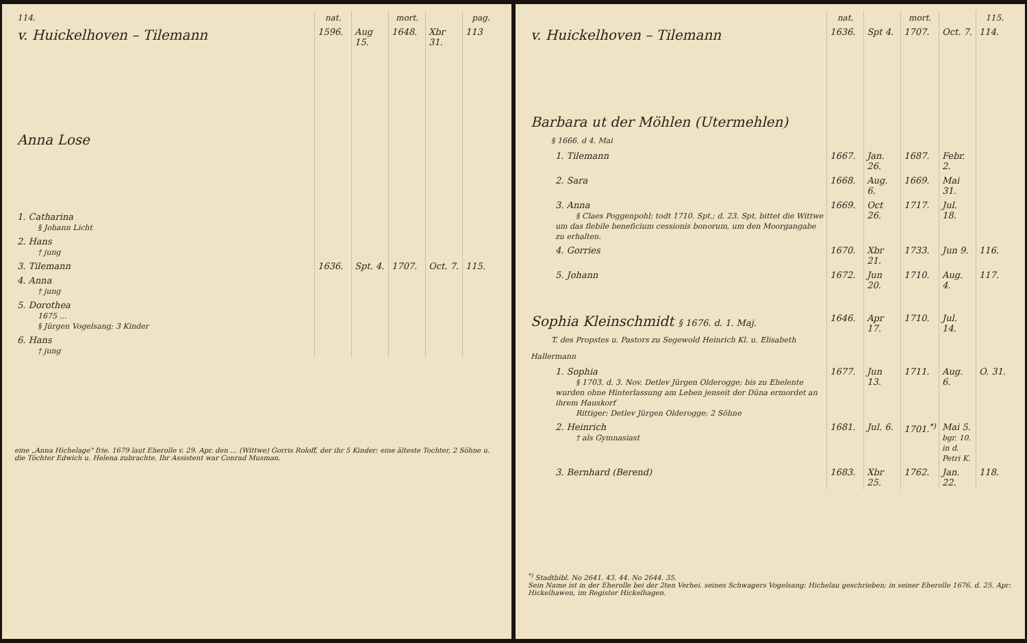| 114. | nat. | | mort. | | pag. |
| --- | --- | --- | --- | --- | --- |
| v. Huickelhoven – Tilemann | 1596. | Aug 15. | 1648. | Xbr 31. | 113 |
| Anna Lose | | | | | |
| 1. Catharina § Johann Licht | | | | | |
| 2. Hans † jung | | | | | |
| 3. Tilemann | 1636. | Spt. 4. | 1707. | Oct. 7. | 115. |
| 4. Anna † jung | | | | | |
| 5. Dorothea 1675 … § Jürgen Vogelsang; 3 Kinder | | | | | |
| 6. Hans † jung | | | | | |
eine „Anna Hichelage" frie. 1679 laut Eherolle v. 29. Apr. den … (Wittwe) Gorris Roloff, der ihr 5 Kinder: eine älteste Tochter, 2 Söhne u. die Töchter Edwich u. Helena zubrachte. Ihr Assistent war Conrad Musman.
| | nat. | | mort. | | 115. |
| --- | --- | --- | --- | --- | --- |
| v. Huickelhoven – Tilemann | 1636. | Spt 4. | 1707. | Oct. 7. | 114. |
| Barbara ut der Möhlen (Utermehlen) § 1666. d 4. Mai | | | | | |
| 1. Tilemann | 1667. | Jan. 26. | 1687. | Febr. 2. | |
| 2. Sara | 1668. | Aug. 6. | 1669. | Mai 31. | |
| 3. Anna § Claes Poggenpohl; todt 1710. Spt.; d. 23. Spt. bittet die Wittwe um das flebile beneficium cessionis bonorum, um den Moorgangabe zu erhalten. | 1669. | Oct 26. | 1717. | Jul. 18. | |
| 4. Gorries | 1670. | Xbr 21. | 1733. | Jun 9. | 116. |
| 5. Johann | 1672. | Jun 20. | 1710. | Aug. 4. | 117. |
| Sophia Kleinschmidt § 1676. d. 1. Maj. T. des Propstes u. Pastors zu Segewold Heinrich Kl. u. Elisabeth Hallermann | 1646. | Apr 17. | 1710. | Jul. 14. | |
| 1. Sophia § 1703. d. 3. Nov. Detlev Jürgen Olderogge; bis zu Ehelente wurden ohne Hinterlassung am Leben jenseit der Düna ermordet an ihrem Hauskorf Rittiger: Detlev Jürgen Olderogge; 2 Söhne | 1677. | Jun 13. | 1711. | Aug. 6. | O. 31. |
| 2. Heinrich † als Gymnasiast | 1681. | Jul. 6. | 1701.<sup>*)</sup> | Mai 5. bgr. 10. in d. Petri K. | |
| 3. Bernhard (Berend) | 1683. | Xbr 25. | 1762. | Jan. 22. | 118. |
<sup>*)</sup> Stadtbibl. No 2641. 43. 44. No 2644. 35.
Sein Name ist in der Eherolle bei der 2ten Verhei. seines Schwagers Vogelsang: Hichelau geschrieben; in seiner Eherolle 1676. d. 25. Apr: Hickelhawen, im Register Hickelhagen.